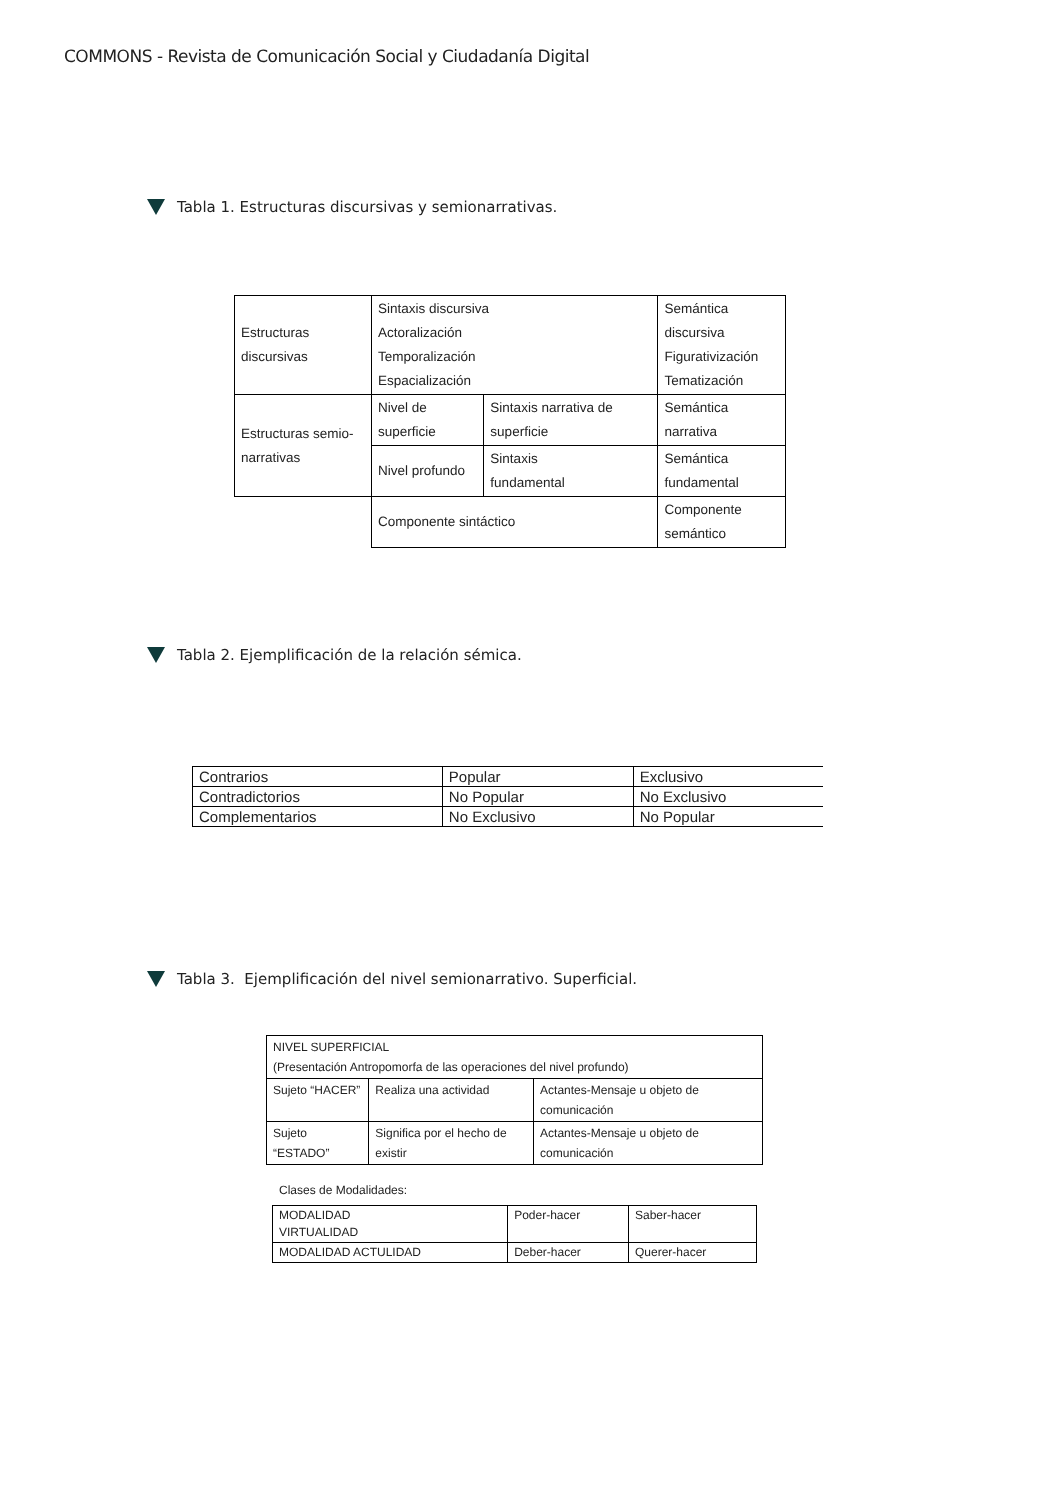COMMONS - Revista de Comunicación Social y Ciudadanía Digital
Tabla 1. Estructuras discursivas y semionarrativas.
| Estructuras discursivas | Sintaxis discursiva Actoralización Temporalización Espacialización | | Semántica discursiva Figurativización Tematización |
| Estructuras semio-narrativas | Nivel de superficie | Sintaxis narrativa de superficie | Semántica narrativa |
| | Nivel profundo | Sintaxis fundamental | Semántica fundamental |
| | Componente sintáctico | | Componente semántico |
Tabla 2. Ejemplificación de la relación sémica.
| Contrarios | Popular | Exclusivo |
| Contradictorios | No Popular | No Exclusivo |
| Complementarios | No Exclusivo | No Popular |
Tabla 3. Ejemplificación del nivel semionarrativo. Superficial.
| NIVEL SUPERFICIAL (Presentación Antropomorfa de las operaciones del nivel profundo) | | |
| Sujeto “HACER” | Realiza una actividad | Actantes-Mensaje u objeto de comunicación |
| Sujeto “ESTADO” | Significa por el hecho de existir | Actantes-Mensaje u objeto de comunicación |
Clases de Modalidades:
| MODALIDAD VIRTUALIDAD | Poder-hacer | Saber-hacer |
| MODALIDAD ACTULIDAD | Deber-hacer | Querer-hacer |